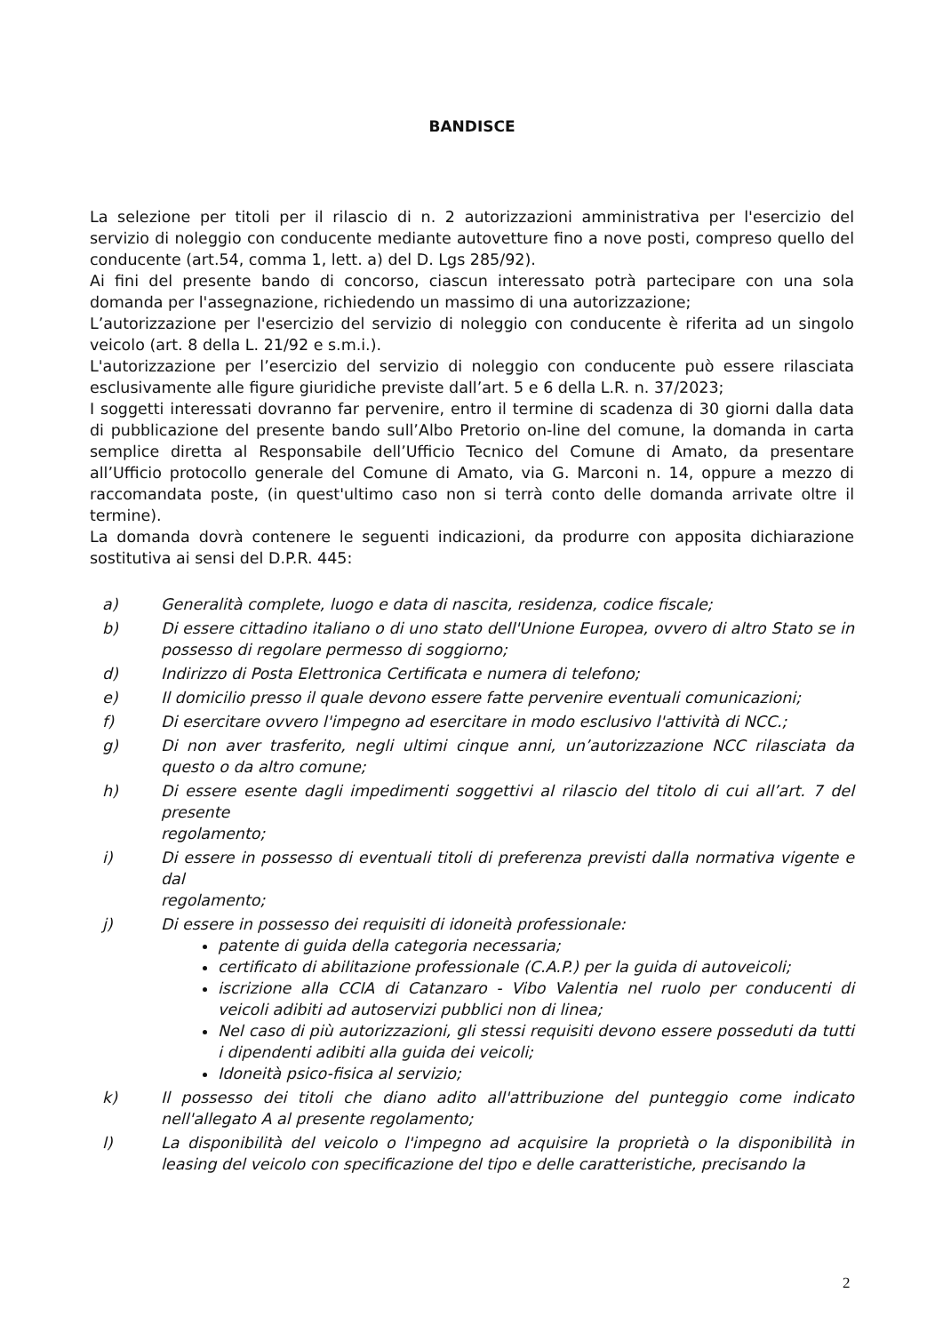BANDISCE
La selezione per titoli per il rilascio di n. 2 autorizzazioni amministrativa per l'esercizio del servizio di noleggio con conducente mediante autovetture fino a nove posti, compreso quello del conducente (art.54, comma 1, lett. a) del D. Lgs 285/92).
Ai fini del presente bando di concorso, ciascun interessato potrà partecipare con una sola domanda per l'assegnazione, richiedendo un massimo di una autorizzazione;
L’autorizzazione per l'esercizio del servizio di noleggio con conducente è riferita ad un singolo veicolo (art. 8 della L. 21/92 e s.m.i.).
L'autorizzazione per l’esercizio del servizio di noleggio con conducente può essere rilasciata esclusivamente alle figure giuridiche previste dall’art. 5 e 6 della L.R. n. 37/2023;
I soggetti interessati dovranno far pervenire, entro il termine di scadenza di 30 giorni dalla data di pubblicazione del presente bando sull’Albo Pretorio on-line del comune, la domanda in carta semplice diretta al Responsabile dell’Ufficio Tecnico del Comune di Amato, da presentare all’Ufficio protocollo generale del Comune di Amato, via G. Marconi n. 14, oppure a mezzo di raccomandata poste, (in quest'ultimo caso non si terrà conto delle domanda arrivate oltre il termine).
La domanda dovrà contenere le seguenti indicazioni, da produrre con apposita dichiarazione sostitutiva ai sensi del D.P.R. 445:
a) Generalità complete, luogo e data di nascita, residenza, codice fiscale;
b) Di essere cittadino italiano o di uno stato dell'Unione Europea, ovvero di altro Stato se in possesso di regolare permesso di soggiorno;
d) Indirizzo di Posta Elettronica Certificata e numera di telefono;
e) Il domicilio presso il quale devono essere fatte pervenire eventuali comunicazioni;
f) Di esercitare ovvero l'impegno ad esercitare in modo esclusivo l'attività di NCC.;
g) Di non aver trasferito, negli ultimi cinque anni, un’autorizzazione NCC rilasciata da questo o da altro comune;
h) Di essere esente dagli impedimenti soggettivi al rilascio del titolo di cui all’art. 7 del presente
regolamento;
i) Di essere in possesso di eventuali titoli di preferenza previsti dalla normativa vigente e dal
regolamento;
j) Di essere in possesso dei requisiti di idoneità professionale:
patente di guida della categoria necessaria;
certificato di abilitazione professionale (C.A.P.) per la guida di autoveicoli;
iscrizione alla CCIA di Catanzaro - Vibo Valentia nel ruolo per conducenti di veicoli adibiti ad autoservizi pubblici non di linea;
Nel caso di più autorizzazioni, gli stessi requisiti devono essere posseduti da tutti i dipendenti adibiti alla guida dei veicoli;
Idoneità psico-fisica al servizio;
k) Il possesso dei titoli che diano adito all'attribuzione del punteggio come indicato nell'allegato A al presente regolamento;
l) La disponibilità del veicolo o l'impegno ad acquisire la proprietà o la disponibilità in leasing del veicolo con specificazione del tipo e delle caratteristiche, precisando la
2